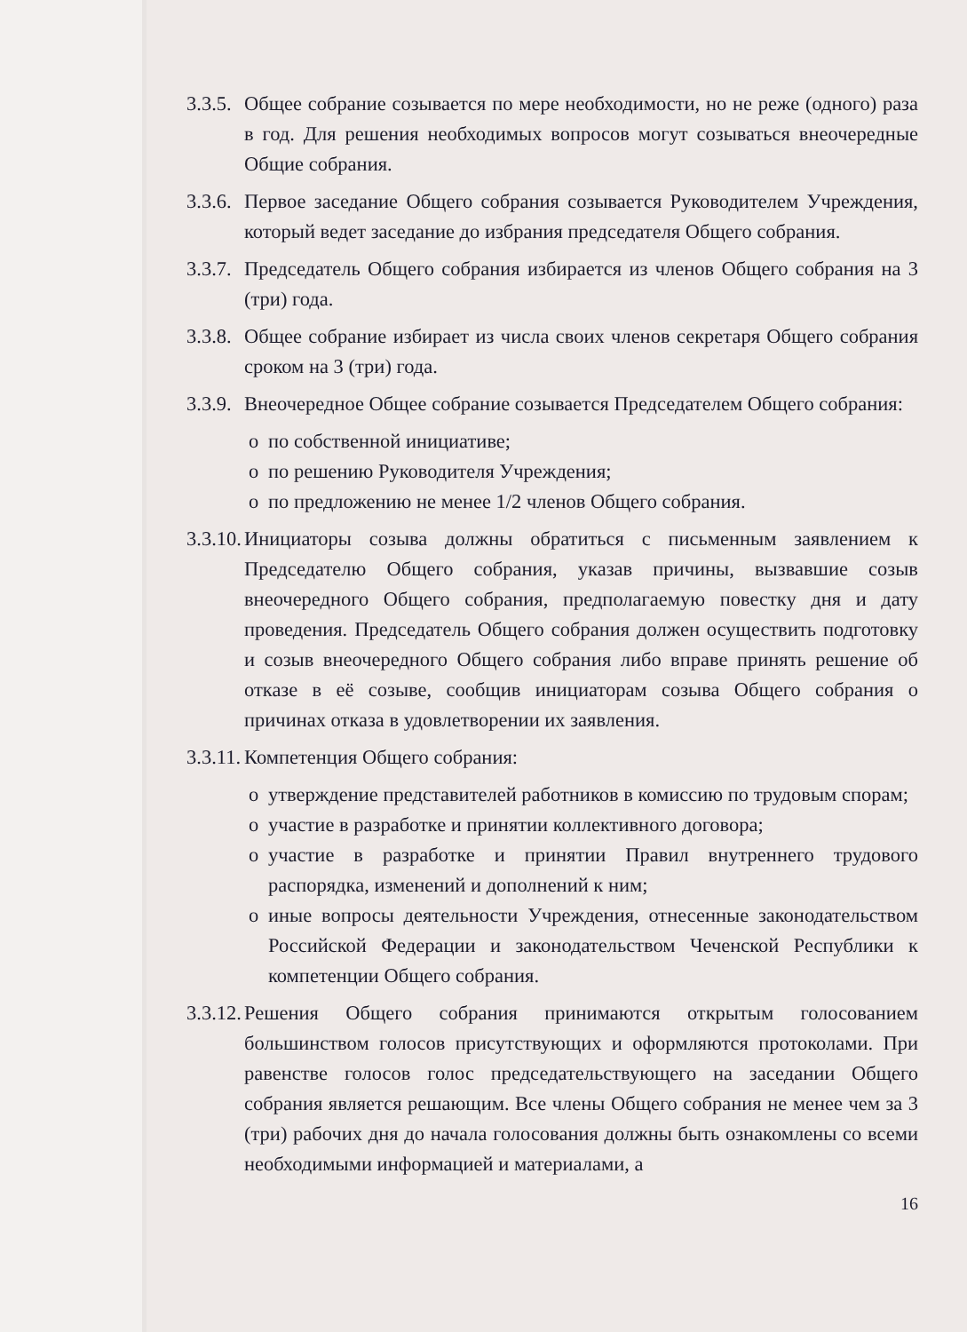3.3.5.
Общее собрание созывается по мере необходимости, но не реже (одного) раза в год. Для решения необходимых вопросов могут созываться внеочередные Общие собрания.
3.3.6.
Первое заседание Общего собрания созывается Руководителем Учреждения, который ведет заседание до избрания председателя Общего собрания.
3.3.7.
Председатель Общего собрания избирается из членов Общего собрания на 3 (три) года.
3.3.8.
Общее собрание избирает из числа своих членов секретаря Общего собрания сроком на 3 (три) года.
3.3.9.
Внеочередное Общее собрание созывается Председателем Общего собрания:
o по собственной инициативе;
o по решению Руководителя Учреждения;
o по предложению не менее 1/2 членов Общего собрания.
3.3.10.
Инициаторы созыва должны обратиться с письменным заявлением к Председателю Общего собрания, указав причины, вызвавшие созыв внеочередного Общего собрания, предполагаемую повестку дня и дату проведения. Председатель Общего собрания должен осуществить подготовку и созыв внеочередного Общего собрания либо вправе принять решение об отказе в её созыве, сообщив инициаторам созыва Общего собрания о причинах отказа в удовлетворении их заявления.
3.3.11.
Компетенция Общего собрания:
o утверждение представителей работников в комиссию по трудовым спорам;
o участие в разработке и принятии коллективного договора;
o участие в разработке и принятии Правил внутреннего трудового распорядка, изменений и дополнений к ним;
o иные вопросы деятельности Учреждения, отнесенные законодательством Российской Федерации и законодательством Чеченской Республики к компетенции Общего собрания.
3.3.12.
Решения Общего собрания принимаются открытым голосованием большинством голосов присутствующих и оформляются протоколами. При равенстве голосов голос председательствующего на заседании Общего собрания является решающим. Все члены Общего собрания не менее чем за 3 (три) рабочих дня до начала голосования должны быть ознакомлены со всеми необходимыми информацией и материалами, а
16